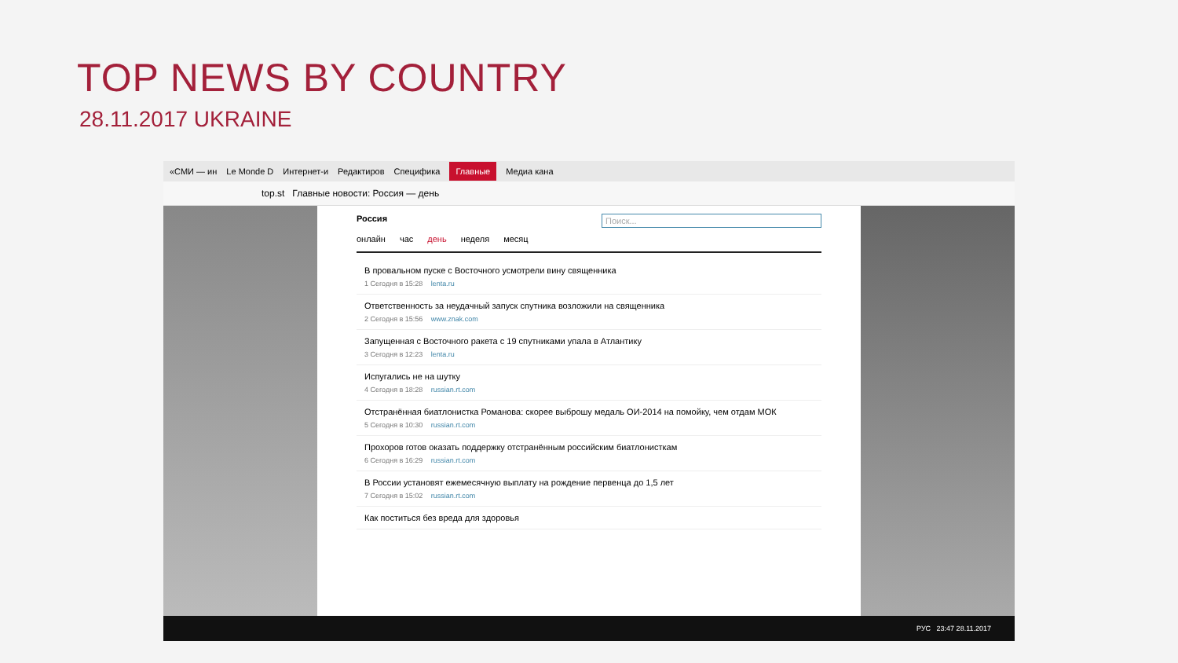TOP NEWS BY COUNTRY
28.11.2017 UKRAINE
«СМИ — ин Le Monde D Интернет-и Редактиров Специфика Главные Медиа кана
top.st Главные новости: Россия — день
Россия Поиск...
онлайн час день неделя месяц
В провальном пуске с Восточного усмотрели вину священника
1 Сегодня в 15:28 lenta.ru
Ответственность за неудачный запуск спутника возложили на священника
2 Сегодня в 15:56 www.znak.com
Запущенная с Восточного ракета с 19 спутниками упала в Атлантику
3 Сегодня в 12:23 lenta.ru
Испугались не на шутку
4 Сегодня в 18:28 russian.rt.com
Отстранённая биатлонистка Романова: скорее выброшу медаль ОИ-2014 на помойку, чем отдам МОК
5 Сегодня в 10:30 russian.rt.com
Прохоров готов оказать поддержку отстранённым российским биатлонисткам
6 Сегодня в 16:29 russian.rt.com
В России установят ежемесячную выплату на рождение первенца до 1,5 лет
7 Сегодня в 15:02 russian.rt.com
Как поститься без вреда для здоровья
РУС 23:47 28.11.2017